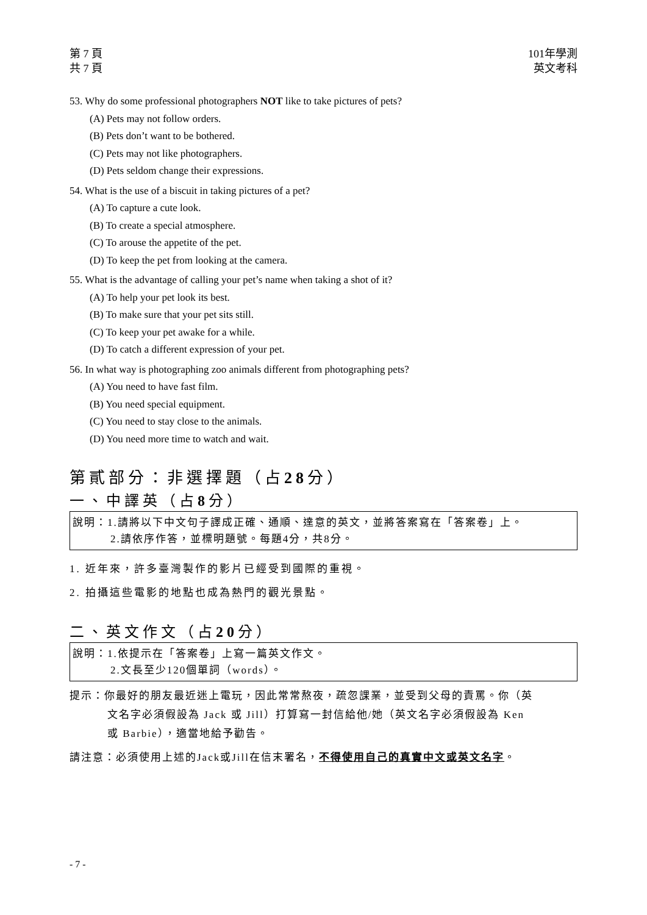第 7 頁
共 7 頁
101年學測
英文考科
53. Why do some professional photographers NOT like to take pictures of pets?
(A) Pets may not follow orders.
(B) Pets don’t want to be bothered.
(C) Pets may not like photographers.
(D) Pets seldom change their expressions.
54. What is the use of a biscuit in taking pictures of a pet?
(A) To capture a cute look.
(B) To create a special atmosphere.
(C) To arouse the appetite of the pet.
(D) To keep the pet from looking at the camera.
55. What is the advantage of calling your pet’s name when taking a shot of it?
(A) To help your pet look its best.
(B) To make sure that your pet sits still.
(C) To keep your pet awake for a while.
(D) To catch a different expression of your pet.
56. In what way is photographing zoo animals different from photographing pets?
(A) You need to have fast film.
(B) You need special equipment.
(C) You need to stay close to the animals.
(D) You need more time to watch and wait.
第貳部分：非選擇題（占28分）
一、中譯英（占8分）
說明：1.請將以下中文句子譯成正確、通順、達意的英文，並將答案寫在「答案卷」上。
2.請依序作答，並標明題號。每題4分，共8分。
1. 近年來，許多臺灣製作的影片已經受到國際的重視。
2. 拍攝這些電影的地點也成為熱門的觀光景點。
二、英文作文（占20分）
說明：1.依提示在「答案卷」上寫一篇英文作文。
2.文長至少120個單詞（words）。
提示：你最好的朋友最近迷上電玩，因此常常熬夜，疏忽課業，並受到父母的責罵。你（英
文名字必須假設為 Jack 或 Jill）打算寫一封信給他/她（英文名字必須假設為 Ken
或 Barbie），適當地給予勸告。
請注意：必須使用上述的Jack或Jill在信末署名，不得使用自己的真實中文或英文名字。
- 7 -